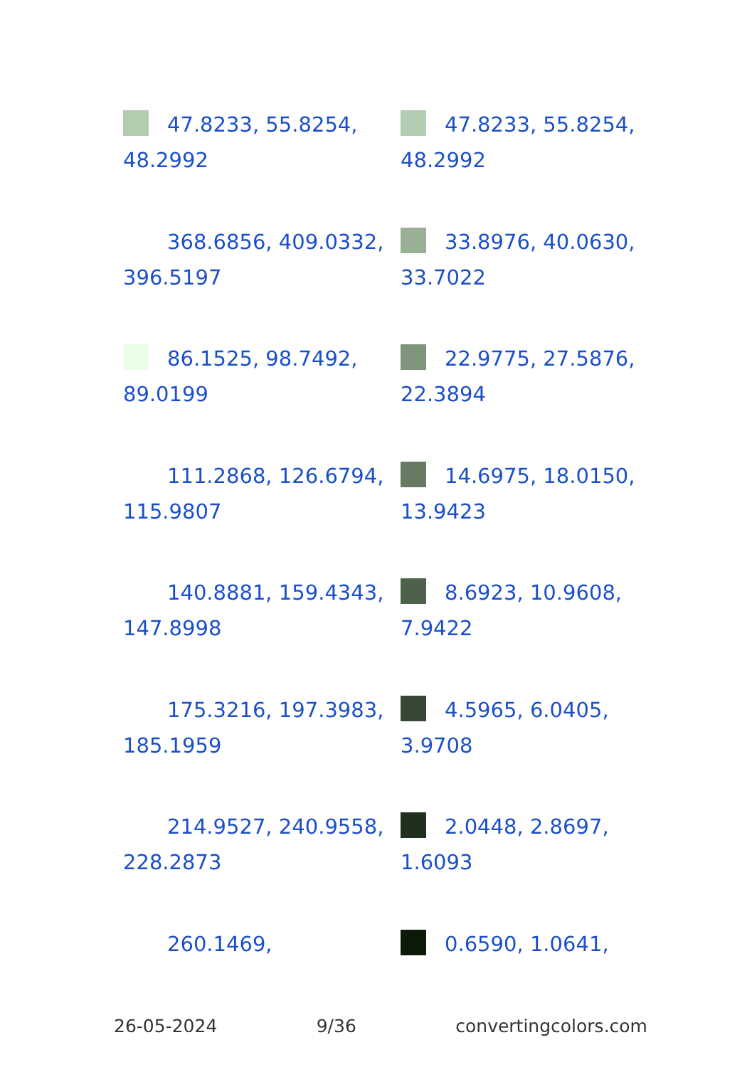47.8233, 55.8254, 48.2992
47.8233, 55.8254, 48.2992
368.6856, 409.0332, 396.5197
33.8976, 40.0630, 33.7022
86.1525, 98.7492, 89.0199
22.9775, 27.5876, 22.3894
111.2868, 126.6794, 115.9807
14.6975, 18.0150, 13.9423
140.8881, 159.4343, 147.8998
8.6923, 10.9608, 7.9422
175.3216, 197.3983, 185.1959
4.5965, 6.0405, 3.9708
214.9527, 240.9558, 228.2873
2.0448, 2.8697, 1.6093
260.1469,
0.6590, 1.0641,
26-05-2024 9/36 convertingcolors.com